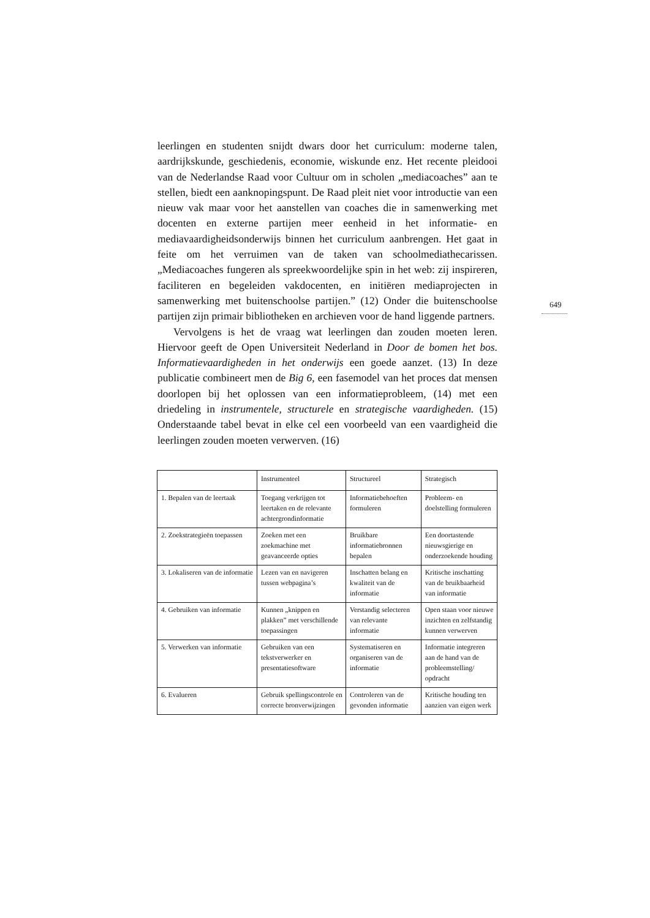leerlingen en studenten snijdt dwars door het curriculum: moderne talen, aardrijkskunde, geschiedenis, economie, wiskunde enz. Het recente pleidooi van de Nederlandse Raad voor Cultuur om in scholen „mediacoaches” aan te stellen, biedt een aanknopingspunt. De Raad pleit niet voor introductie van een nieuw vak maar voor het aanstellen van coaches die in samenwerking met docenten en externe partijen meer eenheid in het informatie- en mediavaardigheidsonderwijs binnen het curriculum aanbrengen. Het gaat in feite om het verruimen van de taken van schoolmediathecarissen. „Mediacoaches fungeren als spreekwoordelijke spin in het web: zij inspireren, faciliteren en begeleiden vakdocenten, en initiëren mediaprojecten in samenwerking met buitenschoolse partijen.” (12) Onder die buitenschoolse partijen zijn primair bibliotheken en archieven voor de hand liggende partners.
Vervolgens is het de vraag wat leerlingen dan zouden moeten leren. Hiervoor geeft de Open Universiteit Nederland in Door de bomen het bos. Informatievaardigheden in het onderwijs een goede aanzet. (13) In deze publicatie combineert men de Big 6, een fasemodel van het proces dat mensen doorlopen bij het oplossen van een informatieprobleem, (14) met een driedeling in instrumentele, structurele en strategische vaardigheden. (15) Onderstaande tabel bevat in elke cel een voorbeeld van een vaardigheid die leerlingen zouden moeten verwerven. (16)
649
| | Instrumenteel | Structureel | Strategisch |
| --- | --- | --- | --- |
| 1. Bepalen van de leertaak | Toegang verkrijgen tot leertaken en de relevante achtergrondinformatie | Informatiebehoeften formuleren | Probleem- en doelstelling formuleren |
| 2. Zoekstrategieën toepassen | Zoeken met een zoekmachine met geavanceerde opties | Bruikbare informatiebronnen bepalen | Een doortastende nieuwsgierige en onderzoekende houding |
| 3. Lokaliseren van de informatie | Lezen van en navigeren tussen webpagina’s | Inschatten belang en kwaliteit van de informatie | Kritische inschatting van de bruikbaarheid van informatie |
| 4. Gebruiken van informatie | Kunnen „knippen en plakken” met verschillende toepassingen | Verstandig selecteren van relevante informatie | Open staan voor nieuwe inzichten en zelfstandig kunnen verwerven |
| 5. Verwerken van informatie | Gebruiken van een tekstverwerker en presentatiesoftware | Systematiseren en organiseren van de informatie | Informatie integreren aan de hand van de probleemstelling/ opdracht |
| 6. Evalueren | Gebruik spellingscontrole en correcte bronverwijzingen | Controleren van de gevonden informatie | Kritische houding ten aanzien van eigen werk |